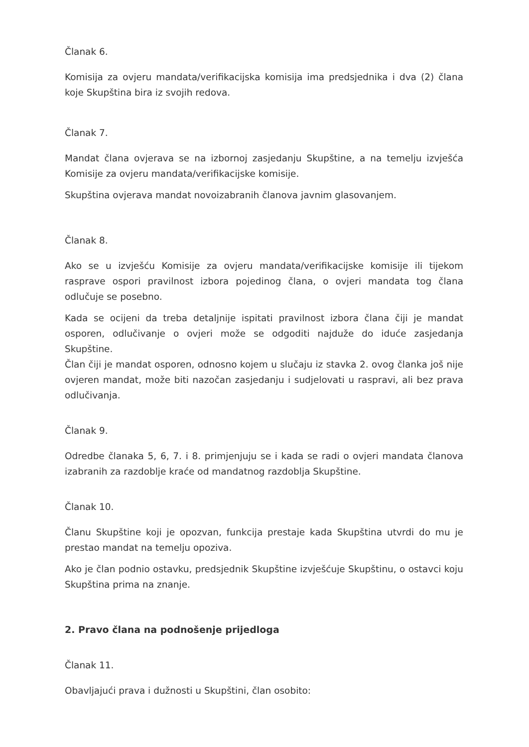Članak 6.
Komisija za ovjeru mandata/verifikacijska komisija ima predsjednika i dva (2) člana koje Skupština bira iz svojih redova.
Članak 7.
Mandat člana ovjerava se na izbornoj zasjedanju Skupštine, a na temelju izvješća Komisije za ovjeru mandata/verifikacijske komisije.
Skupština ovjerava mandat novoizabranih članova javnim glasovanjem.
Članak 8.
Ako se u izvješću Komisije za ovjeru mandata/verifikacijske komisije ili tijekom rasprave ospori pravilnost izbora pojedinog člana, o ovjeri mandata tog člana odlučuje se posebno.
Kada se ocijeni da treba detaljnije ispitati pravilnost izbora člana čiji je mandat osporen, odlučivanje o ovjeri može se odgoditi najduže do iduće zasjedanja Skupštine.
Član čiji je mandat osporen, odnosno kojem u slučaju iz stavka 2. ovog članka još nije ovjeren mandat, može biti nazočan zasjedanju i sudjelovati u raspravi, ali bez prava odlučivanja.
Članak 9.
Odredbe članaka 5, 6, 7. i 8. primjenjuju se i kada se radi o ovjeri mandata članova izabranih za razdoblje kraće od mandatnog razdoblja Skupštine.
Članak 10.
Članu Skupštine koji je opozvan, funkcija prestaje kada Skupština utvrdi do mu je prestao mandat na temelju opoziva.
Ako je član podnio ostavku, predsjednik Skupštine izvješćuje Skupštinu, o ostavci koju Skupština prima na znanje.
2. Pravo člana na podnošenje prijedloga
Članak 11.
Obavljajući prava i dužnosti u Skupštini, član osobito: